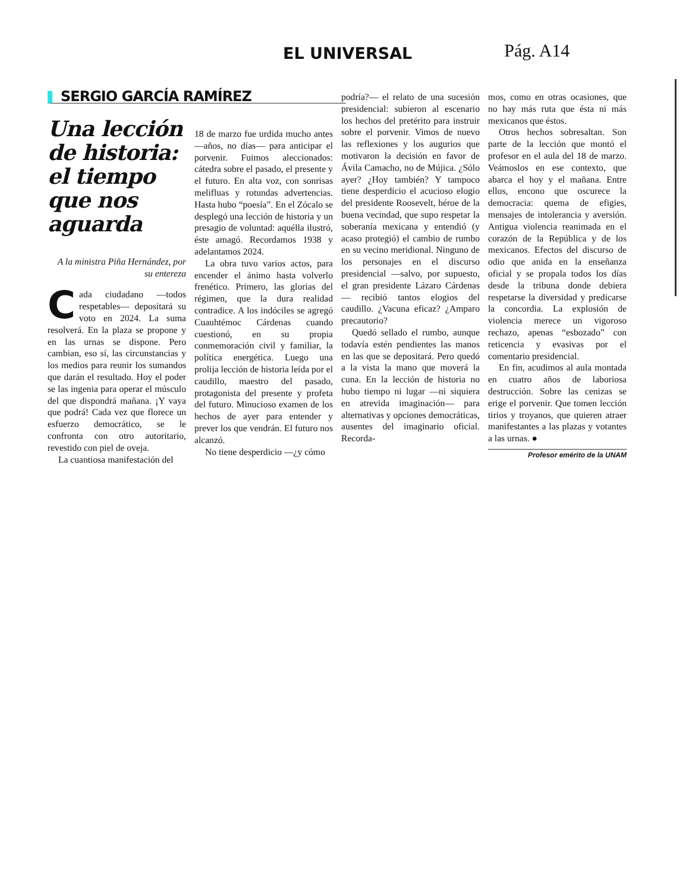EL UNIVERSAL
Pág. A14
SERGIO GARCÍA RAMÍREZ
Una lección de historia: el tiempo que nos aguarda
A la ministra Piña Hernández, por su entereza
Cada ciudadano —todos respetables— depositará su voto en 2024. La suma resolverá. En la plaza se propone y en las urnas se dispone. Pero cambian, eso sí, las circunstancias y los medios para reunir los sumandos que darán el resultado. Hoy el poder se las ingenia para operar el músculo del que dispondrá mañana. ¡Y vaya que podrá! Cada vez que florece un esfuerzo democrático, se le confronta con otro autoritario, revestido con piel de oveja.
La cuantiosa manifestación del
18 de marzo fue urdida mucho antes —años, no días— para anticipar el porvenir. Fuimos aleccionados: cátedra sobre el pasado, el presente y el futuro. En alta voz, con sonrisas melifluas y rotundas advertencias. Hasta hubo “poesía”. En el Zócalo se desplegó una lección de historia y un presagio de voluntad: aquélla ilustró, éste amagó. Recordamos 1938 y adelantamos 2024.
La obra tuvo varios actos, para encender el ánimo hasta volverlo frenético. Primero, las glorias del régimen, que la dura realidad contradice. A los indóciles se agregó Cuauhtémoc Cárdenas cuando cuestionó, en su propia conmemoración civil y familiar, la política energética. Luego una prolija lección de historia leída por el caudillo, maestro del pasado, protagonista del presente y profeta del futuro. Minucioso examen de los hechos de ayer para entender y prever los que vendrán. El futuro nos alcanzó.
No tiene desperdicio —¿y cómo
podría?— el relato de una sucesión presidencial: subieron al escenario los hechos del pretérito para instruir sobre el porvenir. Vimos de nuevo las reflexiones y los augurios que motivaron la decisión en favor de Ávila Camacho, no de Mújica. ¿Sólo ayer? ¿Hoy también? Y tampoco tiene desperdicio el acucioso elogio del presidente Roosevelt, héroe de la buena vecindad, que supo respetar la soberanía mexicana y entendió (y acaso protegió) el cambio de rumbo en su vecino meridional. Ninguno de los personajes en el discurso presidencial —salvo, por supuesto, el gran presidente Lázaro Cárdenas— recibió tantos elogios del caudillo. ¿Vacuna eficaz? ¿Amparo precautorio?
Quedó sellado el rumbo, aunque todavía estén pendientes las manos en las que se depositará. Pero quedó a la vista la mano que moverá la cuna. En la lección de historia no hubo tiempo ni lugar —ni siquiera en atrevida imaginación— para alternativas y opciones democráticas, ausentes del imaginario oficial. Recorda-
mos, como en otras ocasiones, que no hay más ruta que ésta ni más mexicanos que éstos.
Otros hechos sobresaltan. Son parte de la lección que montó el profesor en el aula del 18 de marzo. Veámoslos en ese contexto, que abarca el hoy y el mañana. Entre ellos, encono que oscurece la democracia: quema de efigies, mensajes de intolerancia y aversión. Antigua violencia reanimada en el corazón de la República y de los mexicanos. Efectos del discurso de odio que anida en la enseñanza oficial y se propala todos los días desde la tribuna donde debiera respetarse la diversidad y predicarse la concordia. La explosión de violencia merece un vigoroso rechazo, apenas “esbozado” con reticencia y evasivas por el comentario presidencial.
En fin, acudimos al aula montada en cuatro años de laboriosa destrucción. Sobre las cenizas se erige el porvenir. Que tomen lección tirios y troyanos, que quieren atraer manifestantes a las plazas y votantes a las urnas. ●
Profesor emérito de la UNAM